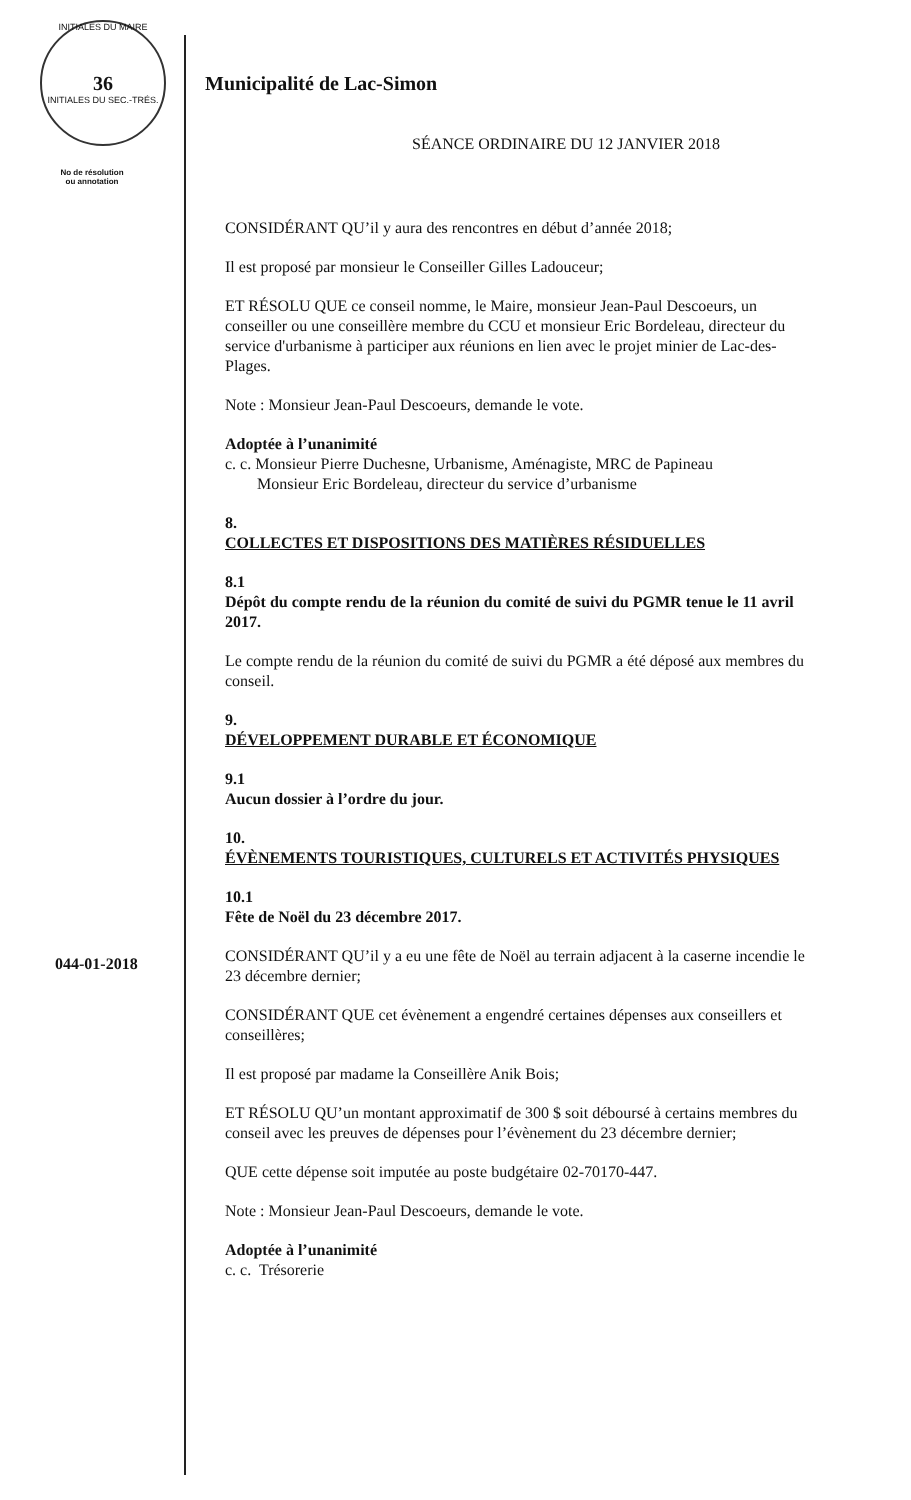INITIALES DU MAIRE
36
INITIALES DU SEC.-TRÉS.
No de résolution
ou annotation
044-01-2018
Municipalité de Lac-Simon
SÉANCE ORDINAIRE DU 12 JANVIER 2018
CONSIDÉRANT QU’il y aura des rencontres en début d’année 2018;
Il est proposé par monsieur le Conseiller Gilles Ladouceur;
ET RÉSOLU QUE ce conseil nomme, le Maire, monsieur Jean-Paul Descoeurs, un conseiller ou une conseillère membre du CCU et monsieur Eric Bordeleau, directeur du service d'urbanisme à participer aux réunions en lien avec le projet minier de Lac-des-Plages.
Note : Monsieur Jean-Paul Descoeurs, demande le vote.
Adoptée à l’unanimité
c. c. Monsieur Pierre Duchesne, Urbanisme, Aménagiste, MRC de Papineau
Monsieur Eric Bordeleau, directeur du service d’urbanisme
8.
COLLECTES ET DISPOSITIONS DES MATIÈRES RÉSIDUELLES
8.1
Dépôt du compte rendu de la réunion du comité de suivi du PGMR tenue le 11 avril 2017.
Le compte rendu de la réunion du comité de suivi du PGMR a été déposé aux membres du conseil.
9.
DÉVELOPPEMENT DURABLE ET ÉCONOMIQUE
9.1
Aucun dossier à l’ordre du jour.
10.
ÉVÈNEMENTS TOURISTIQUES, CULTURELS ET ACTIVITÉS PHYSIQUES
10.1
Fête de Noël du 23 décembre 2017.
CONSIDÉRANT QU’il y a eu une fête de Noël au terrain adjacent à la caserne incendie le 23 décembre dernier;
CONSIDÉRANT QUE cet évènement a engendré certaines dépenses aux conseillers et conseillères;
Il est proposé par madame la Conseillère Anik Bois;
ET RÉSOLU QU’un montant approximatif de 300 $ soit déboursé à certains membres du conseil avec les preuves de dépenses pour l’évènement du 23 décembre dernier;
QUE cette dépense soit imputée au poste budgétaire 02-70170-447.
Note : Monsieur Jean-Paul Descoeurs, demande le vote.
Adoptée à l’unanimité
c. c. Trésorerie